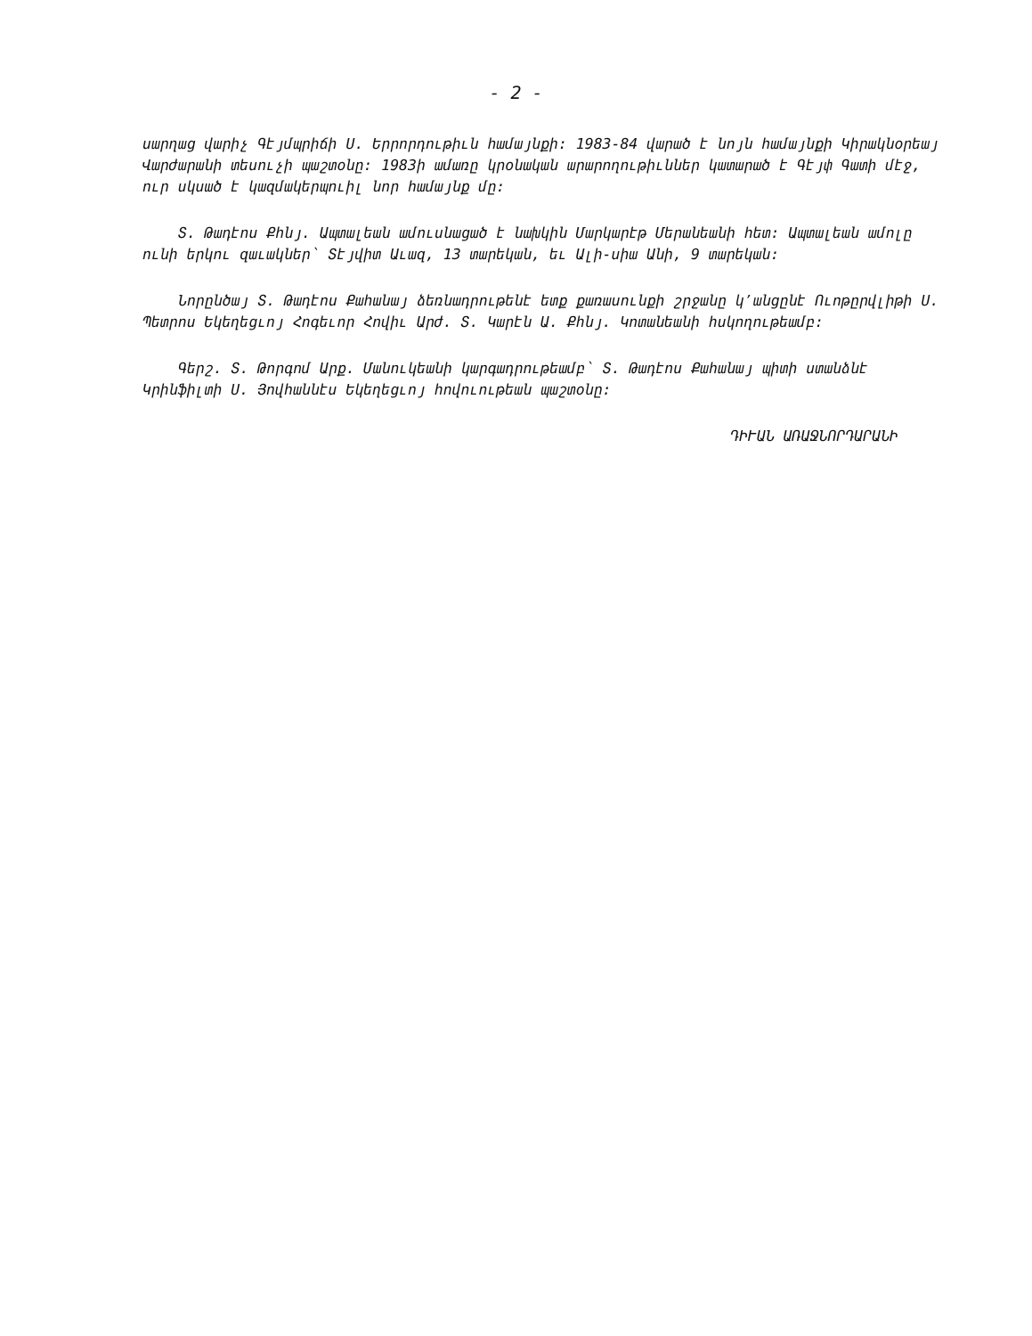- 2 -
սարղաց վարիչ Գէյմպրիճի Ս. Երրորդութիւն համայնքի: 1983-84 վարած է նոյն համայնքի Կիրակնօրեայ Վարժարանի տեսուչի պաշտօնը: 1983ի ամառը կրօնական արարողութիւններ կատարած է Գէյփ Գատի մէջ, ուր սկսած է կազմակերպուիլ նոր համայնք մը:
Տ. Թադէոս Քհնյ. Ապտալեան ամուսնացած է նախկին Մարկարէթ Մերանեանի հետ: Ապտալեան ամոլը ունի երկու զաւակներ՝ Տէյվիտ Աւազ, 13 տարեկան, եւ Ալի-սիա Անի, 9 տարեկան:
Նորընծայ Տ. Թադէոս Քահանայ ձեռնադրութենէ ետք քառասունքի շրջանը կ՚անցընէ Ուոթըրվլիթի Ս. Պետրոս Եկեղեցւոյ Հոգեւոր Հովիւ Արժ. Տ. Կարէն Ա. Քհնյ. Կոտանեանի հսկողութեամբ:
Գերշ. Տ. Թորգոմ Արք. Մանուկեանի կարգադրութեամբ՝ Տ. Թադէոս Քահանայ պիտի ստանձնէ Կրինֆիլտի Ս. Յովհաննէս Եկեղեցւոյ հովուութեան պաշտօնը:
ԴԻՒԱՆ ԱՌԱՋՆՈՐԴԱՐԱՆԻ